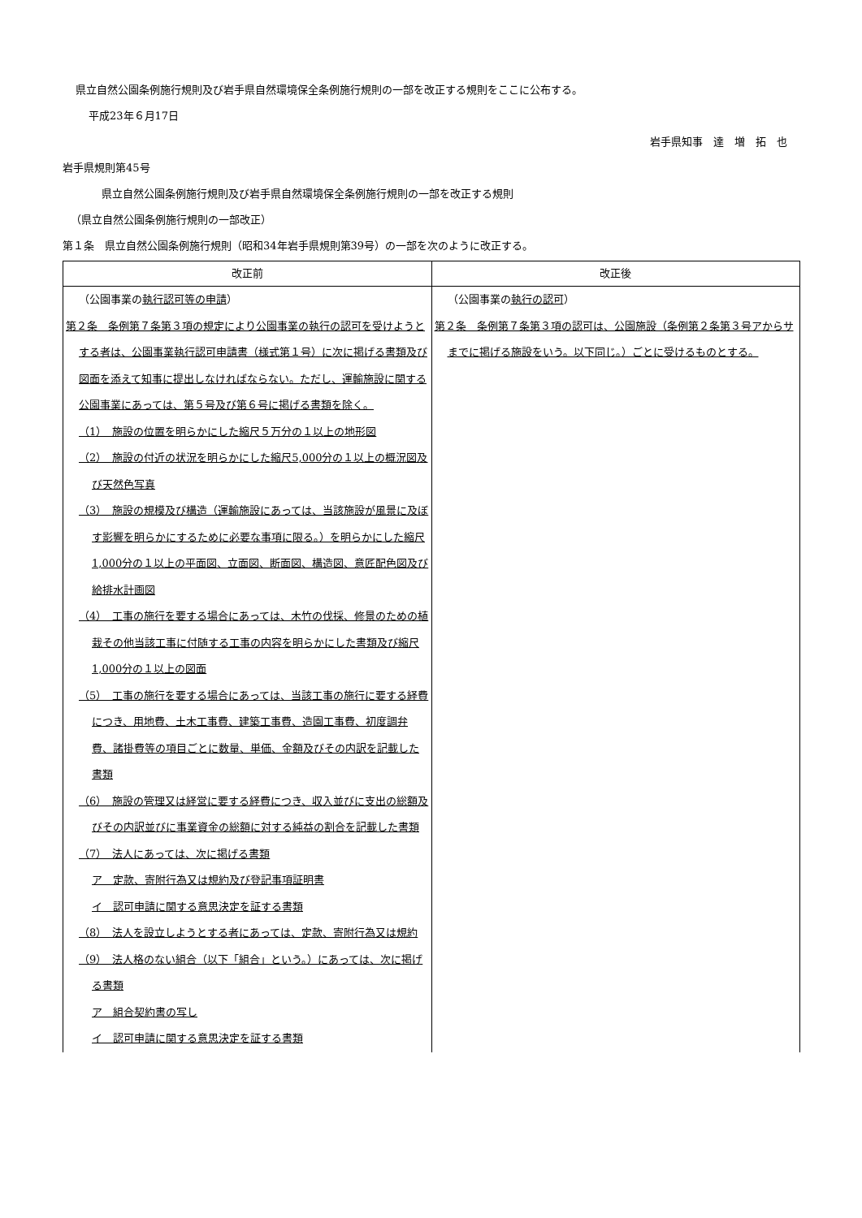県立自然公園条例施行規則及び岩手県自然環境保全条例施行規則の一部を改正する規則をここに公布する。
平成23年６月17日
岩手県知事　達　増　拓　也
岩手県規則第45号
県立自然公園条例施行規則及び岩手県自然環境保全条例施行規則の一部を改正する規則
（県立自然公園条例施行規則の一部改正）
第１条　県立自然公園条例施行規則（昭和34年岩手県規則第39号）の一部を次のように改正する。
| 改正前 | 改正後 |
| --- | --- |
| （公園事業の 執行認可等の申請 ） 第２条 条例第７条第３項の規定により公園事業の執行の認可を受けようとする者は、公園事業執行認可申請書（様式第１号）に次に掲げる書類及び図面を添えて知事に提出しなければならない。ただし、運輸施設に関する公園事業にあっては、第５号及び第６号に掲げる書類を除く。 （1） 施設の位置を明らかにした縮尺５万分の１以上の地形図 （2） 施設の付近の状況を明らかにした縮尺5,000分の１以上の概況図及び天然色写真 （3） 施設の規模及び構造（運輸施設にあっては、当該施設が風景に及ぼす影響を明らかにするために必要な事項に限る。）を明らかにした縮尺1,000分の１以上の平面図、立面図、断面図、構造図、意匠配色図及び給排水計画図 （4） 工事の施行を要する場合にあっては、木竹の伐採、修景のための植栽その他当該工事に付随する工事の内容を明らかにした書類及び縮尺1,000分の１以上の図面 （5） 工事の施行を要する場合にあっては、当該工事の施行に要する経費につき、用地費、土木工事費、建築工事費、造園工事費、初度調弁費、諸掛費等の項目ごとに数量、単価、金額及びその内訳を記載した書類 （6） 施設の管理又は経営に要する経費につき、収入並びに支出の総額及びその内訳並びに事業資金の総額に対する純益の割合を記載した書類 （7） 法人にあっては、次に掲げる書類 ア 定款、寄附行為又は規約及び登記事項証明書 イ 認可申請に関する意思決定を証する書類 （8） 法人を設立しようとする者にあっては、定款、寄附行為又は規約 （9） 法人格のない組合（以下「組合」という。）にあっては、次に掲げる書類 ア 組合契約書の写し イ 認可申請に関する意思決定を証する書類 | （公園事業の 執行の認可 ） 第２条 条例第７条第３項の認可は、公園施設（条例第２条第３号アからサまでに掲げる施設をいう。以下同じ。）ごとに受けるものとする。 |